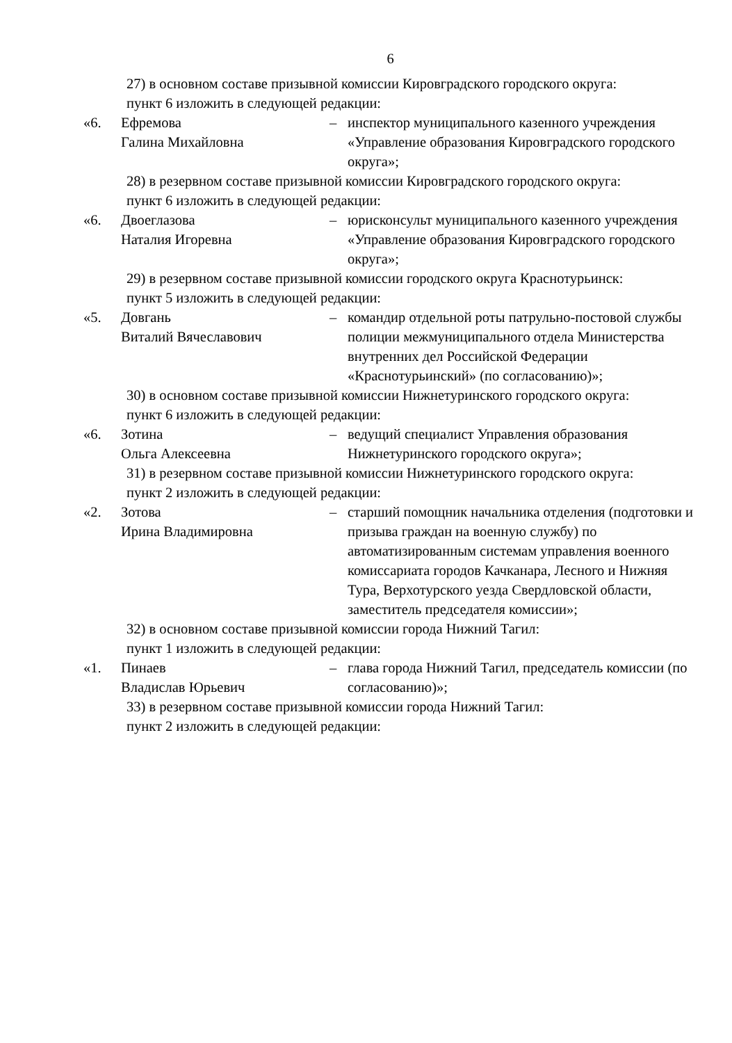6
27) в основном составе призывной комиссии Кировградского городского округа:
пункт 6 изложить в следующей редакции:
«6. Ефремова
Галина Михайловна
– инспектор муниципального казенного учреждения «Управление образования Кировградского городского округа»;
28) в резервном составе призывной комиссии Кировградского городского округа:
пункт 6 изложить в следующей редакции:
«6. Двоеглазова
Наталия Игоревна
– юрисконсульт муниципального казенного учреждения «Управление образования Кировградского городского округа»;
29) в резервном составе призывной комиссии городского округа Краснотурьинск:
пункт 5 изложить в следующей редакции:
«5. Довгань
Виталий Вячеславович
– командир отдельной роты патрульно-постовой службы полиции межмуниципального отдела Министерства внутренних дел Российской Федерации «Краснотурьинский» (по согласованию)»;
30) в основном составе призывной комиссии Нижнетуринского городского округа:
пункт 6 изложить в следующей редакции:
«6. Зотина
Ольга Алексеевна
– ведущий специалист Управления образования Нижнетуринского городского округа»;
31) в резервном составе призывной комиссии Нижнетуринского городского округа:
пункт 2 изложить в следующей редакции:
«2. Зотова
Ирина Владимировна
– старший помощник начальника отделения (подготовки и призыва граждан на военную службу) по автоматизированным системам управления военного комиссариата городов Качканара, Лесного и Нижняя Тура, Верхотурского уезда Свердловской области, заместитель председателя комиссии»;
32) в основном составе призывной комиссии города Нижний Тагил:
пункт 1 изложить в следующей редакции:
«1. Пинаев
Владислав Юрьевич
– глава города Нижний Тагил, председатель комиссии (по согласованию)»;
33) в резервном составе призывной комиссии города Нижний Тагил:
пункт 2 изложить в следующей редакции: